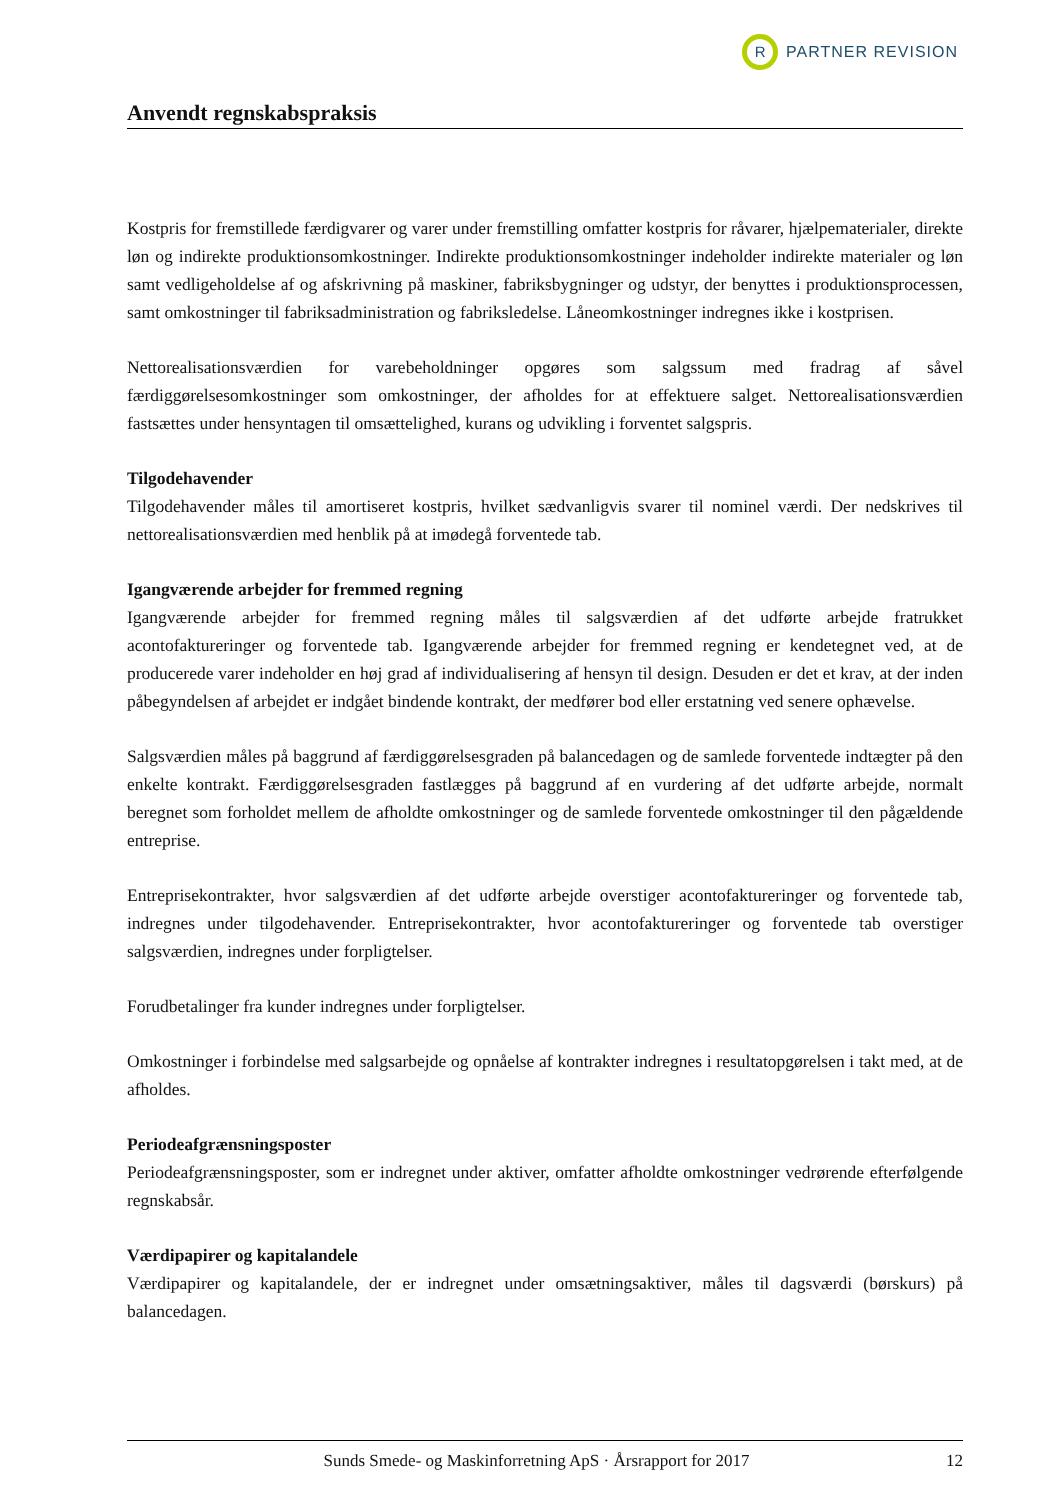R
PARTNER REVISION
Anvendt regnskabspraksis
Kostpris for fremstillede færdigvarer og varer under fremstilling omfatter kostpris for råvarer, hjælpematerialer, direkte løn og indirekte produktionsomkostninger. Indirekte produktionsomkostninger indeholder indirekte materialer og løn samt vedligeholdelse af og afskrivning på maskiner, fabriksbygninger og udstyr, der benyttes i produktionsprocessen, samt omkostninger til fabriksadministration og fabriksledelse. Låneomkostninger indregnes ikke i kostprisen.
Nettorealisationsværdien for varebeholdninger opgøres som salgssum med fradrag af såvel færdiggørelsesomkostninger som omkostninger, der afholdes for at effektuere salget. Nettorealisationsværdien fastsættes under hensyntagen til omsættelighed, kurans og udvikling i forventet salgspris.
Tilgodehavender
Tilgodehavender måles til amortiseret kostpris, hvilket sædvanligvis svarer til nominel værdi. Der nedskrives til nettorealisationsværdien med henblik på at imødegå forventede tab.
Igangværende arbejder for fremmed regning
Igangværende arbejder for fremmed regning måles til salgsværdien af det udførte arbejde fratrukket acontofaktureringer og forventede tab. Igangværende arbejder for fremmed regning er kendetegnet ved, at de producerede varer indeholder en høj grad af individualisering af hensyn til design. Desuden er det et krav, at der inden påbegyndelsen af arbejdet er indgået bindende kontrakt, der medfører bod eller erstatning ved senere ophævelse.
Salgsværdien måles på baggrund af færdiggørelsesgraden på balancedagen og de samlede forventede indtægter på den enkelte kontrakt. Færdiggørelsesgraden fastlægges på baggrund af en vurdering af det udførte arbejde, normalt beregnet som forholdet mellem de afholdte omkostninger og de samlede forventede omkostninger til den pågældende entreprise.
Entreprisekontrakter, hvor salgsværdien af det udførte arbejde overstiger acontofaktureringer og forventede tab, indregnes under tilgodehavender. Entreprisekontrakter, hvor acontofaktureringer og forventede tab overstiger salgsværdien, indregnes under forpligtelser.
Forudbetalinger fra kunder indregnes under forpligtelser.
Omkostninger i forbindelse med salgsarbejde og opnåelse af kontrakter indregnes i resultatopgørelsen i takt med, at de afholdes.
Periodeafgrænsningsposter
Periodeafgrænsningsposter, som er indregnet under aktiver, omfatter afholdte omkostninger vedrørende efterfølgende regnskabsår.
Værdipapirer og kapitalandele
Værdipapirer og kapitalandele, der er indregnet under omsætningsaktiver, måles til dagsværdi (børskurs) på balancedagen.
Sunds Smede- og Maskinforretning ApS · Årsrapport for 2017 12